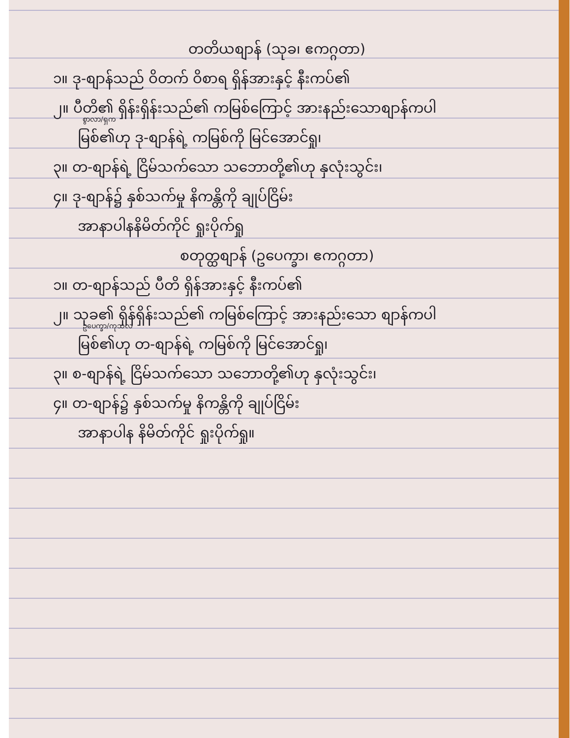တတိယစျာန် (သုခ၊ ဧကဂ္ဂတာ)
၁။ ဒု-စျာန်သည် ဝိတက် ဝိစာရ ရှိန်အားနှင့် နီးကပ်၏
၂။ ပီတိ၏ ရှိန်းရှိန်းသည်၏ ကမြစ်ကြောင့် အားနည်းသောစျာန်ကပါ
စွာလာ/ရှက
မြစ်၏ဟု ဒု-စျာန်ရဲ့ ကမြစ်ကို မြင်အောင်ရှု၊
၃။ တ-စျာန်ရဲ့ ငြိမ်သက်သော သဘောတို့၏ဟု နှလုံးသွင်း၊
၄။ ဒု-စျာန်၌ နှစ်သက်မှု နိကန္တိကို ချုပ်ငြိမ်း
အာနာပါနနိမိတ်ကိုင် ရှုးပိုက်ရှု
စတုတ္ထစျာန် (ဥပေက္ခာ၊ ဧကဂ္ဂတာ)
၁။ တ-စျာန်သည် ပီတိ ရှိန်အားနှင့် နီးကပ်၏
၂။ သုခ၏ ရှိန်ရှိန်းသည်၏ ကမြစ်ကြောင့် အားနည်းသော စျာန်ကပါ
ဥပေက္ခာ/ကုသလ
မြစ်၏ဟု တ-စျာန်ရဲ့ ကမြစ်ကို မြင်အောင်ရှု၊
၃။ စ-စျာန်ရဲ့ ငြိမ်သက်သော သဘောတို့၏ဟု နှလုံးသွင်း၊
၄။ တ-စျာန်၌ နှစ်သက်မှု နိကန္တိကို ချုပ်ငြိမ်း
အာနာပါန နိမိတ်ကိုင် ရှုးပိုက်ရှု။